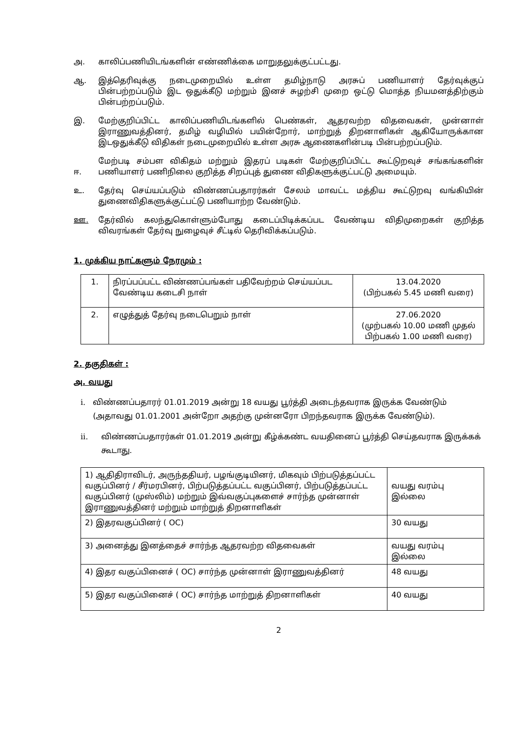அ. காலிப்பணியிடங்களின் எண்ணிக்கை மாறுதலுக்குட்பட்டது.
ஆ. இத்தெரிவுக்கு நடைமுறையில் உள்ள தமிழ்நாடு அரசுப் பணியாளர் தேர்வுக்குப் பின்பற்றப்படும் இட ஒதுக்கீடு மற்றும் இனச் சுழற்சி முறை ஒட்டு மொத்த நியமனத்திற்கும் பின்பற்றப்படும்.
இ. மேற்குறிப்பிட்ட காலிப்பணியிடங்களில் பெண்கள், ஆதரவற்ற விதவைகள், முன்னாள் இராணுவத்தினர், தமிழ் வழியில் பயின்றோர், மாற்றுத் திறனாளிகள் ஆகியோருக்கான இடஒதுக்கீடு விதிகள் நடைமுறையில் உள்ள அரசு ஆணைகளின்படி பின்பற்றப்படும்.
ஈ.
மேற்படி சம்பள விகிதம் மற்றும் இதரப் படிகள் மேற்குறிப்பிட்ட கூட்டுறவுச் சங்கங்களின் பணியாளர் பணிநிலை குறித்த சிறப்புத் துணை விதிகளுக்குட்பட்டு அமையும்.
உ. தேர்வு செய்யப்படும் விண்ணப்பதாரர்கள் சேலம் மாவட்ட மத்திய கூட்டுறவு வங்கியின் துணைவிதிகளுக்குட்பட்டு பணியாற்ற வேண்டும்.
ஊ. தேர்வில் கலந்துகொள்ளும்போது கடைப்பிடிக்கப்பட வேண்டிய விதிமுறைகள் குறித்த விவரங்கள் தேர்வு நுழைவுச் சீட்டில் தெரிவிக்கப்படும்.
1. முக்கிய நாட்களும் நேரமும் :
| 1. | நிரப்பப்பட்ட விண்ணப்பங்கள் பதிவேற்றம் செய்யப்பட வேண்டிய கடைசி நாள் | 13.04.2020 (பிற்பகல் 5.45 மணி வரை) |
| 2. | எழுத்துத் தேர்வு நடைபெறும் நாள் | 27.06.2020 (முற்பகல் 10.00 மணி முதல் பிற்பகல் 1.00 மணி வரை) |
2. தகுதிகள் :
அ. வயது
i. விண்ணப்பதாரர் 01.01.2019 அன்று 18 வயது பூர்த்தி அடைந்தவராக இருக்க வேண்டும் (அதாவது 01.01.2001 அன்றோ அதற்கு முன்னரோ பிறந்தவராக இருக்க வேண்டும்).
ii. விண்ணப்பதாரர்கள் 01.01.2019 அன்று கீழ்க்கண்ட வயதினைப் பூர்த்தி செய்தவராக இருக்கக் கூடாது.
| 1) ஆதிதிராவிடர், அருந்ததியர், பழங்குடியினர், மிகவும் பிற்படுத்தப்பட்ட வகுப்பினர் / சீர்மரபினர், பிற்படுத்தப்பட்ட வகுப்பினர், பிற்படுத்தப்பட்ட வகுப்பினர் (முஸ்லிம்) மற்றும் இவ்வகுப்புகளைச் சார்ந்த முன்னாள் இராணுவத்தினர் மற்றும் மாற்றுத் திறனாளிகள் | வயது வரம்பு இல்லை |
| 2) இதரவகுப்பினர் ( OC) | 30 வயது |
| 3) அனைத்து இனத்தைச் சார்ந்த ஆதரவற்ற விதவைகள் | வயது வரம்பு இல்லை |
| 4) இதர வகுப்பினைச் ( OC) சார்ந்த முன்னாள் இராணுவத்தினர் | 48 வயது |
| 5) இதர வகுப்பினைச் ( OC) சார்ந்த மாற்றுத் திறனாளிகள் | 40 வயது |
2